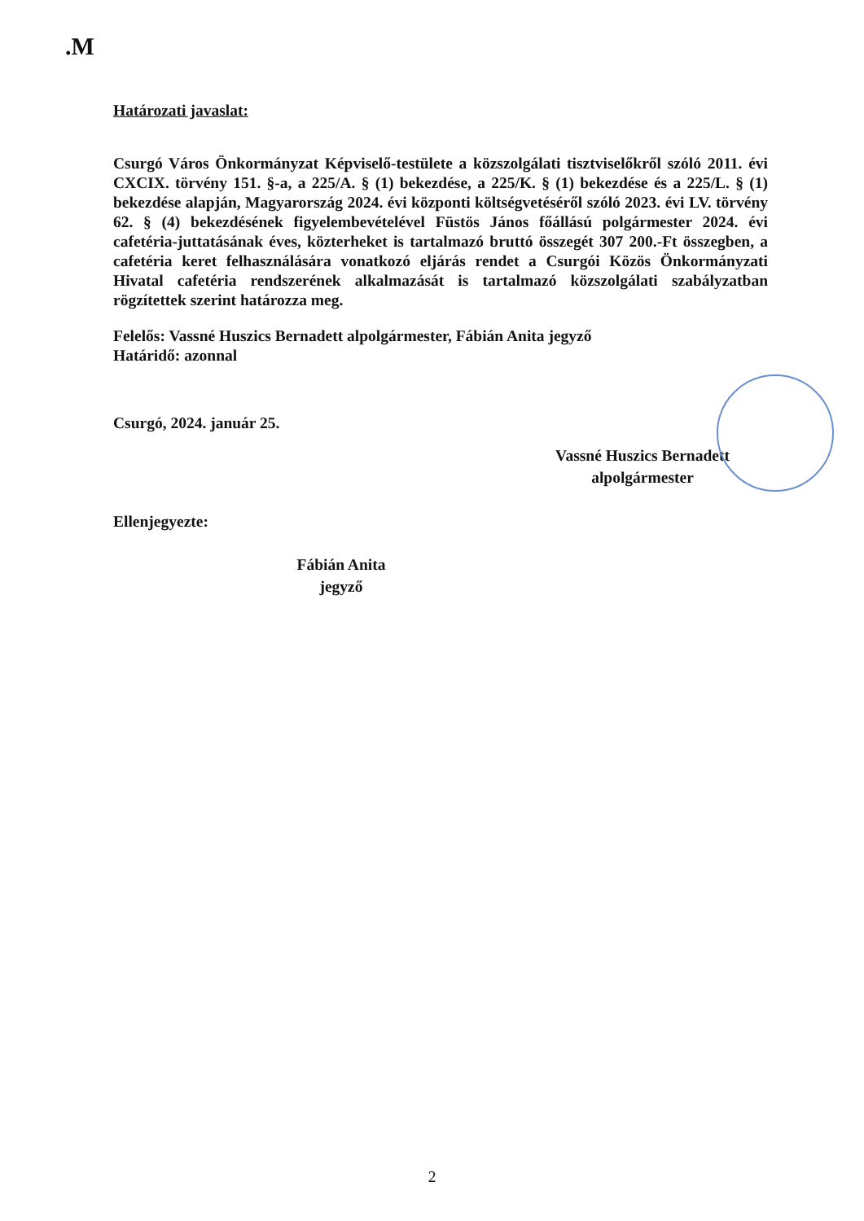.M
Határozati javaslat:
Csurgó Város Önkormányzat Képviselő-testülete a közszolgálati tisztviselőkről szóló 2011. évi CXCIX. törvény 151. §-a, a 225/A. § (1) bekezdése, a 225/K. § (1) bekezdése és a 225/L. § (1) bekezdése alapján, Magyarország 2024. évi központi költségvetéséről szóló 2023. évi LV. törvény 62. § (4) bekezdésének figyelembevételével Füstös János főállású polgármester 2024. évi cafetéria-juttatásának éves, közterheket is tartalmazó bruttó összegét 307 200.-Ft összegben, a cafetéria keret felhasználására vonatkozó eljárás rendet a Csurgói Közös Önkormányzati Hivatal cafetéria rendszerének alkalmazását is tartalmazó közszolgálati szabályzatban rögzítettek szerint határozza meg.
Felelős: Vassné Huszics Bernadett alpolgármester, Fábián Anita jegyző
Határidő: azonnal
Csurgó, 2024. január 25.
Vassné Huszics Bernadett
alpolgármester
Ellenjegyezte:
Fábián Anita
jegyző
2